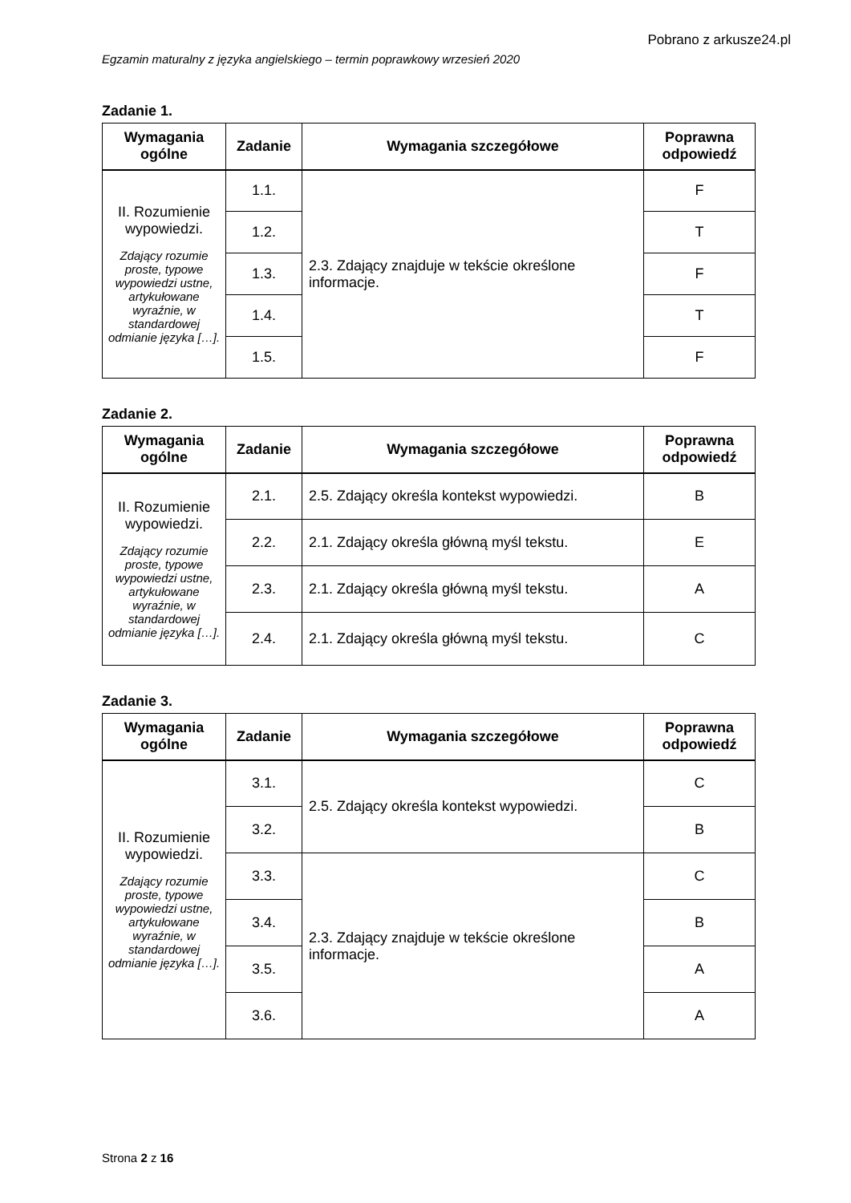Pobrano z arkusze24.pl
Egzamin maturalny z języka angielskiego – termin poprawkowy wrzesień 2020
Zadanie 1.
| Wymagania ogólne | Zadanie | Wymagania szczegółowe | Poprawna odpowiedź |
| --- | --- | --- | --- |
| II. Rozumienie wypowiedzi. Zdający rozumie proste, typowe wypowiedzi ustne, artykułowane wyraźnie, w standardowej odmianie języka […]. | 1.1. | 2.3. Zdający znajduje w tekście określone informacje. | F |
| | 1.2. | | T |
| | 1.3. | | F |
| | 1.4. | | T |
| | 1.5. | | F |
Zadanie 2.
| Wymagania ogólne | Zadanie | Wymagania szczegółowe | Poprawna odpowiedź |
| --- | --- | --- | --- |
| II. Rozumienie wypowiedzi. Zdający rozumie proste, typowe wypowiedzi ustne, artykułowane wyraźnie, w standardowej odmianie języka […]. | 2.1. | 2.5. Zdający określa kontekst wypowiedzi. | B |
| | 2.2. | 2.1. Zdający określa główną myśl tekstu. | E |
| | 2.3. | 2.1. Zdający określa główną myśl tekstu. | A |
| | 2.4. | 2.1. Zdający określa główną myśl tekstu. | C |
Zadanie 3.
| Wymagania ogólne | Zadanie | Wymagania szczegółowe | Poprawna odpowiedź |
| --- | --- | --- | --- |
| II. Rozumienie wypowiedzi. Zdający rozumie proste, typowe wypowiedzi ustne, artykułowane wyraźnie, w standardowej odmianie języka […]. | 3.1. | 2.5. Zdający określa kontekst wypowiedzi. | C |
| | 3.2. | | B |
| | 3.3. | 2.3. Zdający znajduje w tekście określone informacje. | C |
| | 3.4. | | B |
| | 3.5. | | A |
| | 3.6. | | A |
Strona 2 z 16